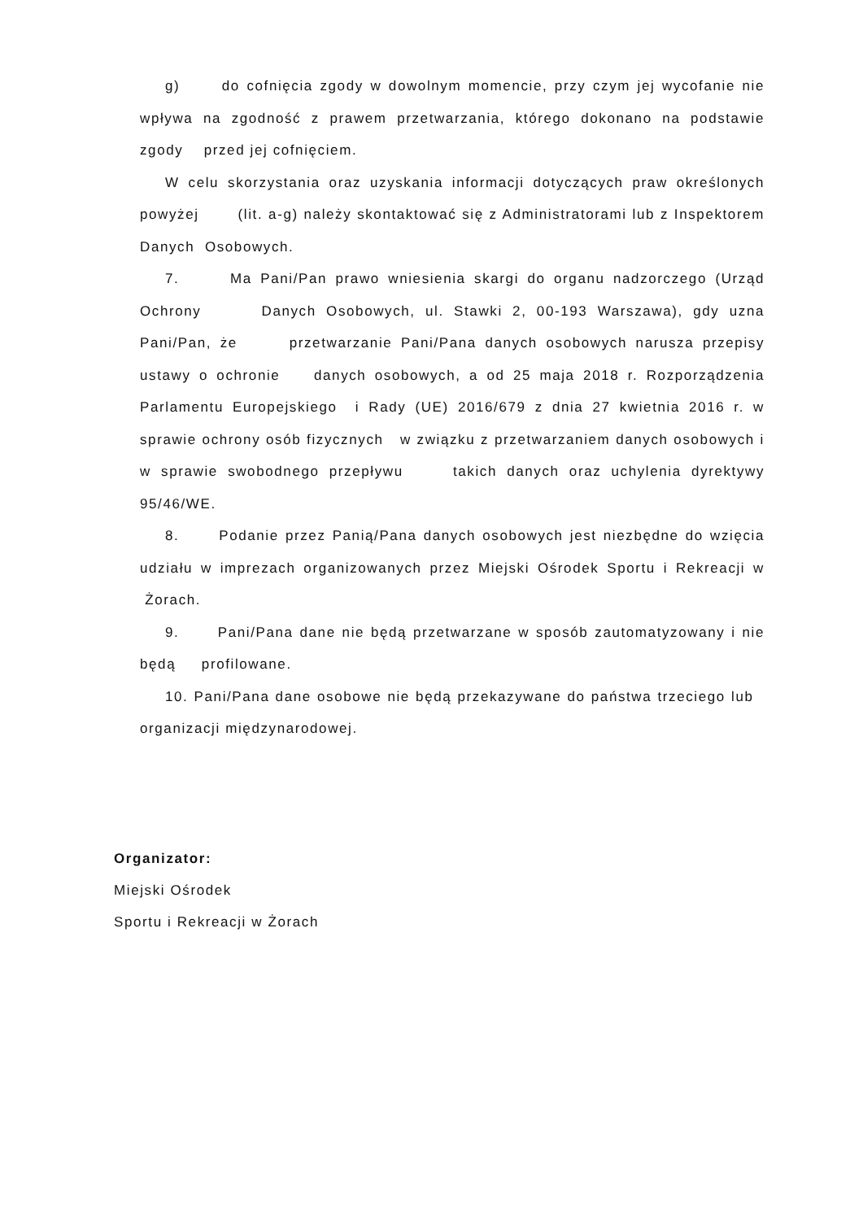g) do cofnięcia zgody w dowolnym momencie, przy czym jej wycofanie nie wpływa na zgodność z prawem przetwarzania, którego dokonano na podstawie zgody przed jej cofnięciem.
W celu skorzystania oraz uzyskania informacji dotyczących praw określonych powyżej (lit. a-g) należy skontaktować się z Administratorami lub z Inspektorem Danych Osobowych.
7. Ma Pani/Pan prawo wniesienia skargi do organu nadzorczego (Urząd Ochrony Danych Osobowych, ul. Stawki 2, 00-193 Warszawa), gdy uzna Pani/Pan, że przetwarzanie Pani/Pana danych osobowych narusza przepisy ustawy o ochronie danych osobowych, a od 25 maja 2018 r. Rozporządzenia Parlamentu Europejskiego i Rady (UE) 2016/679 z dnia 27 kwietnia 2016 r. w sprawie ochrony osób fizycznych w związku z przetwarzaniem danych osobowych i w sprawie swobodnego przepływu takich danych oraz uchylenia dyrektywy 95/46/WE.
8. Podanie przez Panią/Pana danych osobowych jest niezbędne do wzięcia udziału w imprezach organizowanych przez Miejski Ośrodek Sportu i Rekreacji w Żorach.
9. Pani/Pana dane nie będą przetwarzane w sposób zautomatyzowany i nie będą profilowane.
10. Pani/Pana dane osobowe nie będą przekazywane do państwa trzeciego lub organizacji międzynarodowej.
Organizator:
Miejski Ośrodek
Sportu i Rekreacji w Żorach